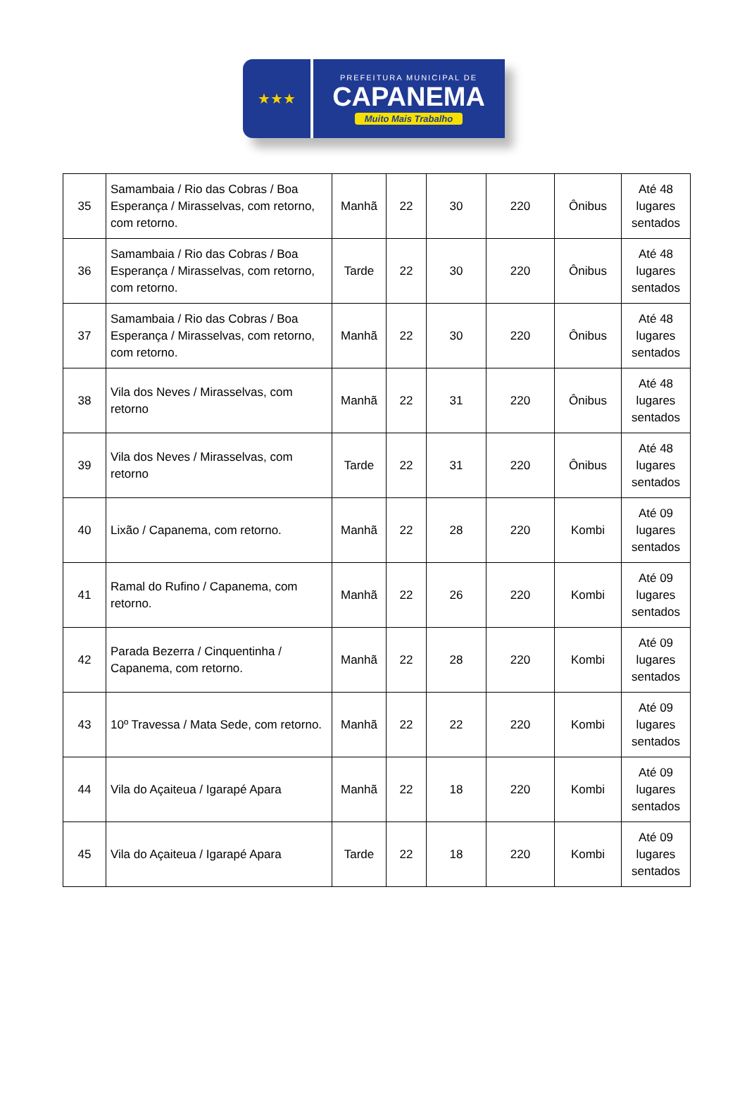★★★
PREFEITURA MUNICIPAL DE
CAPANEMA
Muito Mais Trabalho
| 35 | Samambaia / Rio das Cobras / Boa Esperança / Mirasselvas, com retorno, com retorno. | Manhã | 22 | 30 | 220 | Ônibus | Até 48 lugares sentados |
| 36 | Samambaia / Rio das Cobras / Boa Esperança / Mirasselvas, com retorno, com retorno. | Tarde | 22 | 30 | 220 | Ônibus | Até 48 lugares sentados |
| 37 | Samambaia / Rio das Cobras / Boa Esperança / Mirasselvas, com retorno, com retorno. | Manhã | 22 | 30 | 220 | Ônibus | Até 48 lugares sentados |
| 38 | Vila dos Neves / Mirasselvas, com retorno | Manhã | 22 | 31 | 220 | Ônibus | Até 48 lugares sentados |
| 39 | Vila dos Neves / Mirasselvas, com retorno | Tarde | 22 | 31 | 220 | Ônibus | Até 48 lugares sentados |
| 40 | Lixão / Capanema, com retorno. | Manhã | 22 | 28 | 220 | Kombi | Até 09 lugares sentados |
| 41 | Ramal do Rufino / Capanema, com retorno. | Manhã | 22 | 26 | 220 | Kombi | Até 09 lugares sentados |
| 42 | Parada Bezerra / Cinquentinha / Capanema, com retorno. | Manhã | 22 | 28 | 220 | Kombi | Até 09 lugares sentados |
| 43 | 10º Travessa / Mata Sede, com retorno. | Manhã | 22 | 22 | 220 | Kombi | Até 09 lugares sentados |
| 44 | Vila do Açaiteua / Igarapé Apara | Manhã | 22 | 18 | 220 | Kombi | Até 09 lugares sentados |
| 45 | Vila do Açaiteua / Igarapé Apara | Tarde | 22 | 18 | 220 | Kombi | Até 09 lugares sentados |